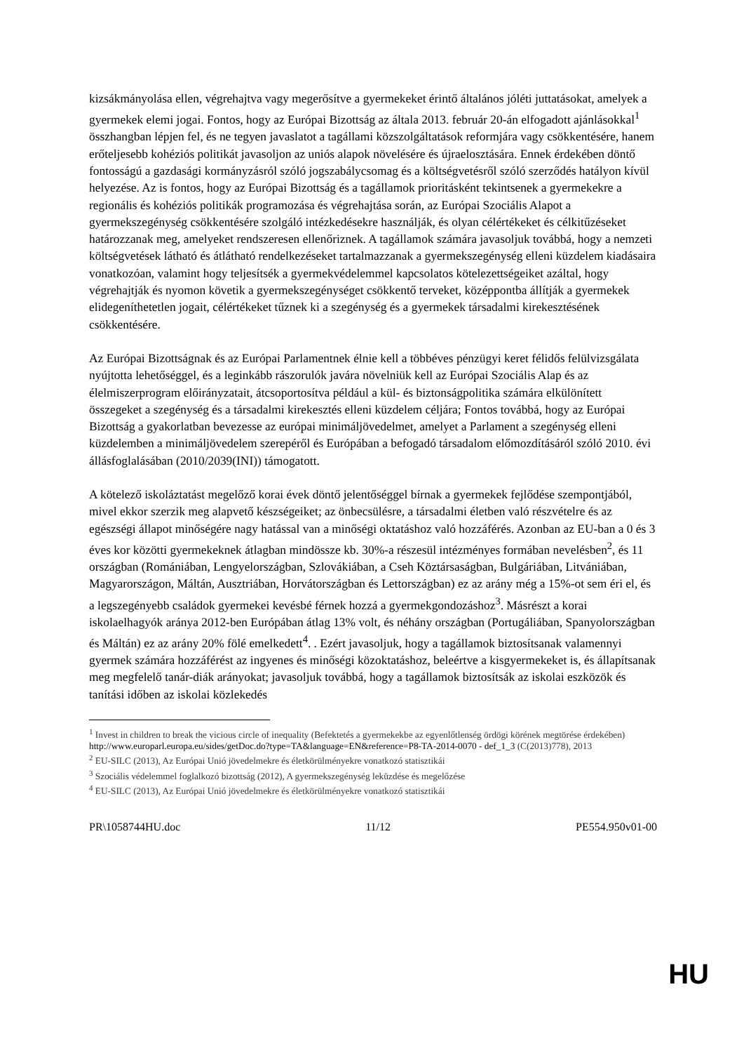kizsákmányolása ellen, végrehajtva vagy megerősítve a gyermekeket érintő általános jóléti juttatásokat, amelyek a gyermekek elemi jogai. Fontos, hogy az Európai Bizottság az általa 2013. február 20-án elfogadott ajánlásokkal<sup>1</sup> összhangban lépjen fel, és ne tegyen javaslatot a tagállami közszolgáltatások reformjára vagy csökkentésére, hanem erőteljesebb kohéziós politikát javasoljon az uniós alapok növelésére és újraelosztására. Ennek érdekében döntő fontosságú a gazdasági kormányzásról szóló jogszabálycsomag és a költségvetésről szóló szerződés hatályon kívül helyezése. Az is fontos, hogy az Európai Bizottság és a tagállamok prioritásként tekintsenek a gyermekekre a regionális és kohéziós politikák programozása és végrehajtása során, az Európai Szociális Alapot a gyermekszegénység csökkentésére szolgáló intézkedésekre használják, és olyan célértékeket és célkitűzéseket határozzanak meg, amelyeket rendszeresen ellenőriznek. A tagállamok számára javasoljuk továbbá, hogy a nemzeti költségvetések látható és átlátható rendelkezéseket tartalmazzanak a gyermekszegénység elleni küzdelem kiadásaira vonatkozóan, valamint hogy teljesítsék a gyermekvédelemmel kapcsolatos kötelezettségeiket azáltal, hogy végrehajtják és nyomon követik a gyermekszegénységet csökkentő terveket, középpontba állítják a gyermekek elidegeníthetetlen jogait, célértékeket tűznek ki a szegénység és a gyermekek társadalmi kirekesztésének csökkentésére.
Az Európai Bizottságnak és az Európai Parlamentnek élnie kell a többéves pénzügyi keret félidős felülvizsgálata nyújtotta lehetőséggel, és a leginkább rászorulók javára növelniük kell az Európai Szociális Alap és az élelmiszerprogram előirányzatait, átcsoportosítva például a kül- és biztonságpolitika számára elkülönített összegeket a szegénység és a társadalmi kirekesztés elleni küzdelem céljára; Fontos továbbá, hogy az Európai Bizottság a gyakorlatban bevezesse az európai minimáljövedelmet, amelyet a Parlament a szegénység elleni küzdelemben a minimáljövedelem szerepéről és Európában a befogadó társadalom előmozdításáról szóló 2010. évi állásfoglalásában (2010/2039(INI)) támogatott.
A kötelező iskoláztatást megelőző korai évek döntő jelentőséggel bírnak a gyermekek fejlődése szempontjából, mivel ekkor szerzik meg alapvető készségeiket; az önbecsülésre, a társadalmi életben való részvételre és az egészségi állapot minőségére nagy hatással van a minőségi oktatáshoz való hozzáférés. Azonban az EU-ban a 0 és 3 éves kor közötti gyermekeknek átlagban mindössze kb. 30%-a részesül intézményes formában nevelésben<sup>2</sup>, és 11 országban (Romániában, Lengyelországban, Szlovákiában, a Cseh Köztársaságban, Bulgáriában, Litvániában, Magyarországon, Máltán, Ausztriában, Horvátországban és Lettországban) ez az arány még a 15%-ot sem éri el, és a legszegényebb családok gyermekei kevésbé férnek hozzá a gyermekgondozáshoz<sup>3</sup>. Másrészt a korai iskolaelhagyók aránya 2012-ben Európában átlag 13% volt, és néhány országban (Portugáliában, Spanyolországban és Máltán) ez az arány 20% fölé emelkedett<sup>4</sup>. . Ezért javasoljuk, hogy a tagállamok biztosítsanak valamennyi gyermek számára hozzáférést az ingyenes és minőségi közoktatáshoz, beleértve a kisgyermekeket is, és állapítsanak meg megfelelő tanár-diák arányokat; javasoljuk továbbá, hogy a tagállamok biztosítsák az iskolai eszközök és tanítási időben az iskolai közlekedés
<sup>1</sup> Invest in children to break the vicious circle of inequality (Befektetés a gyermekekbe az egyenlőtlenség ördögi körének megtörése érdekében)
http://www.europarl.europa.eu/sides/getDoc.do?type=TA&language=EN&reference=P8-TA-2014-0070 - def_1_3 (C(2013)778), 2013
<sup>2</sup> EU-SILC (2013), Az Európai Unió jövedelmekre és életkörülményekre vonatkozó statisztikái
<sup>3</sup> Szociális védelemmel foglalkozó bizottság (2012), A gyermekszegénység leküzdése és megelőzése
<sup>4</sup> EU-SILC (2013), Az Európai Unió jövedelmekre és életkörülményekre vonatkozó statisztikái
PR\1058744HU.doc 11/12 PE554.950v01-00
HU